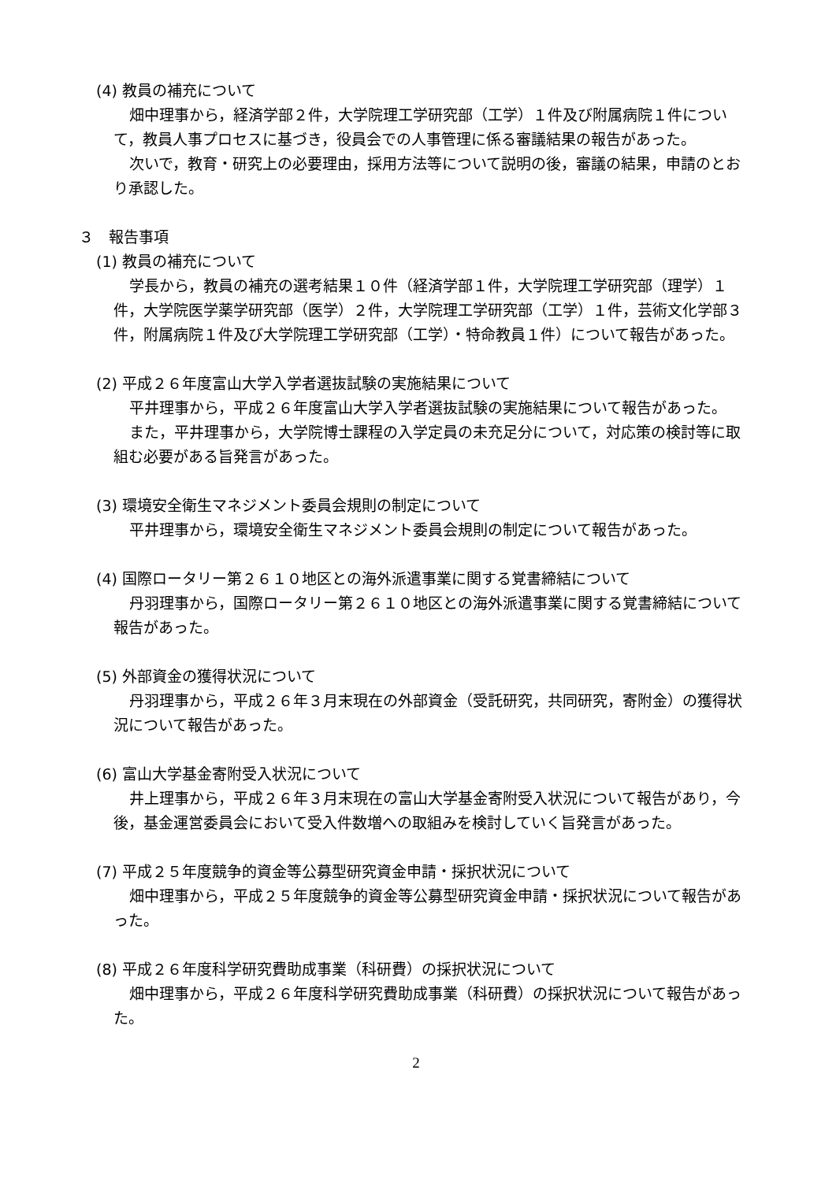(4) 教員の補充について
畑中理事から，経済学部２件，大学院理工学研究部（工学）１件及び附属病院１件について，教員人事プロセスに基づき，役員会での人事管理に係る審議結果の報告があった。
次いで，教育・研究上の必要理由，採用方法等について説明の後，審議の結果，申請のとおり承認した。
３　報告事項
(1) 教員の補充について
学長から，教員の補充の選考結果１０件（経済学部１件，大学院理工学研究部（理学）１件，大学院医学薬学研究部（医学）２件，大学院理工学研究部（工学）１件，芸術文化学部３件，附属病院１件及び大学院理工学研究部（工学）・特命教員１件）について報告があった。
(2) 平成２６年度富山大学入学者選抜試験の実施結果について
平井理事から，平成２６年度富山大学入学者選抜試験の実施結果について報告があった。
また，平井理事から，大学院博士課程の入学定員の未充足分について，対応策の検討等に取組む必要がある旨発言があった。
(3) 環境安全衛生マネジメント委員会規則の制定について
平井理事から，環境安全衛生マネジメント委員会規則の制定について報告があった。
(4) 国際ロータリー第２６１０地区との海外派遣事業に関する覚書締結について
丹羽理事から，国際ロータリー第２６１０地区との海外派遣事業に関する覚書締結について報告があった。
(5) 外部資金の獲得状況について
丹羽理事から，平成２６年３月末現在の外部資金（受託研究，共同研究，寄附金）の獲得状況について報告があった。
(6) 富山大学基金寄附受入状況について
井上理事から，平成２６年３月末現在の富山大学基金寄附受入状況について報告があり，今後，基金運営委員会において受入件数増への取組みを検討していく旨発言があった。
(7) 平成２５年度競争的資金等公募型研究資金申請・採択状況について
畑中理事から，平成２５年度競争的資金等公募型研究資金申請・採択状況について報告があった。
(8) 平成２６年度科学研究費助成事業（科研費）の採択状況について
畑中理事から，平成２６年度科学研究費助成事業（科研費）の採択状況について報告があった。
2